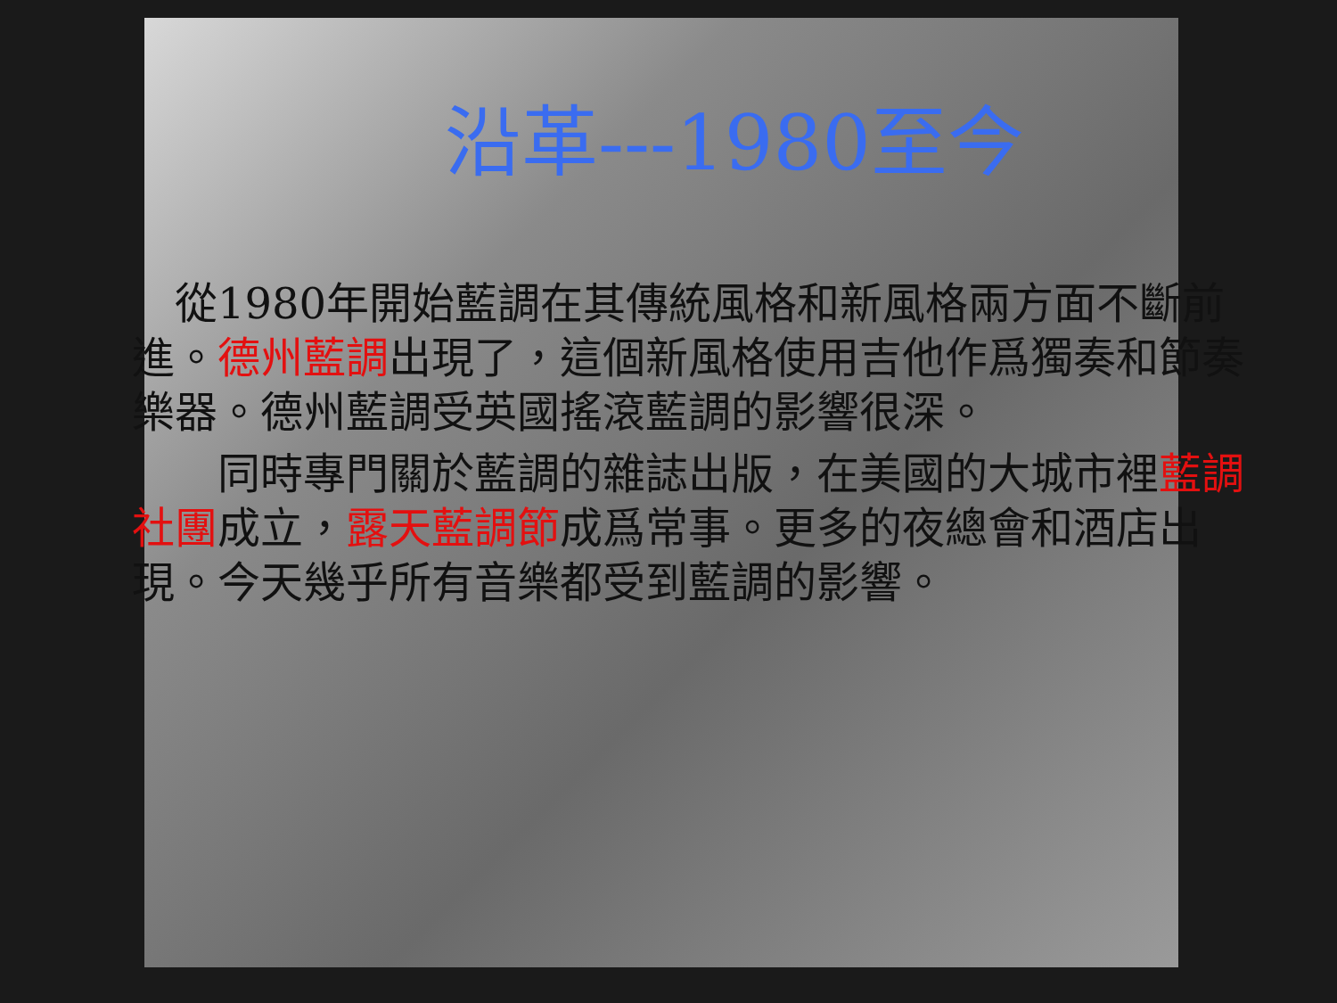沿革---1980至今
 從1980年開始藍調在其傳統風格和新風格兩方面不斷前進。德州藍調出現了，這個新風格使用吉他作爲獨奏和節奏樂器。德州藍調受英國搖滾藍調的影響很深。
  同時專門關於藍調的雜誌出版，在美國的大城市裡藍調社團成立，露天藍調節成爲常事。更多的夜總會和酒店出現。今天幾乎所有音樂都受到藍調的影響。